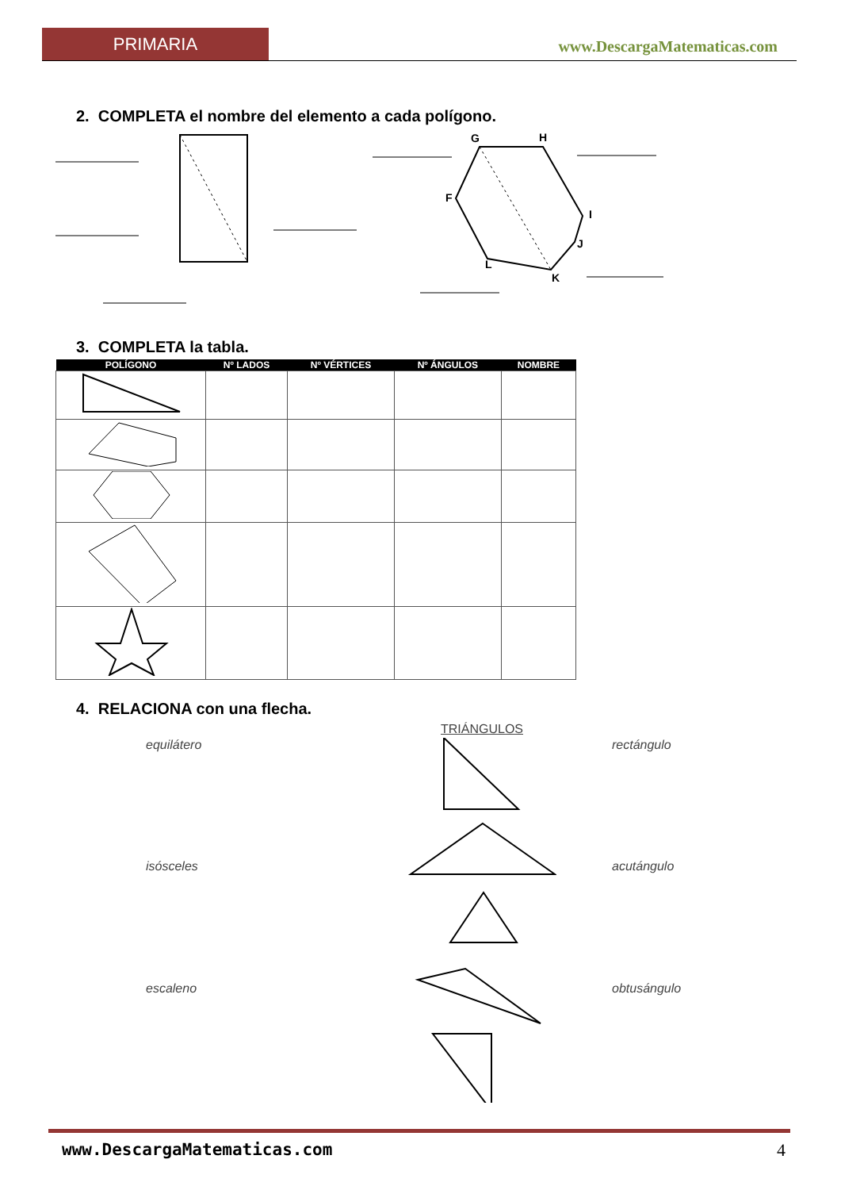PRIMARIA www.DescargaMatematicas.com
2. COMPLETA el nombre del elemento a cada polígono.
G
H
F
I
J
K
L
3. COMPLETA la tabla.
| POLÍGONO | Nº LADOS | Nº VÉRTICES | Nº ÁNGULOS | NOMBRE |
| --- | --- | --- | --- | --- |
4. RELACIONA con una flecha.
TRIÁNGULOS
equilátero rectángulo
isósceles acutángulo
escaleno obtusángulo
www.DescargaMatematicas.com 4